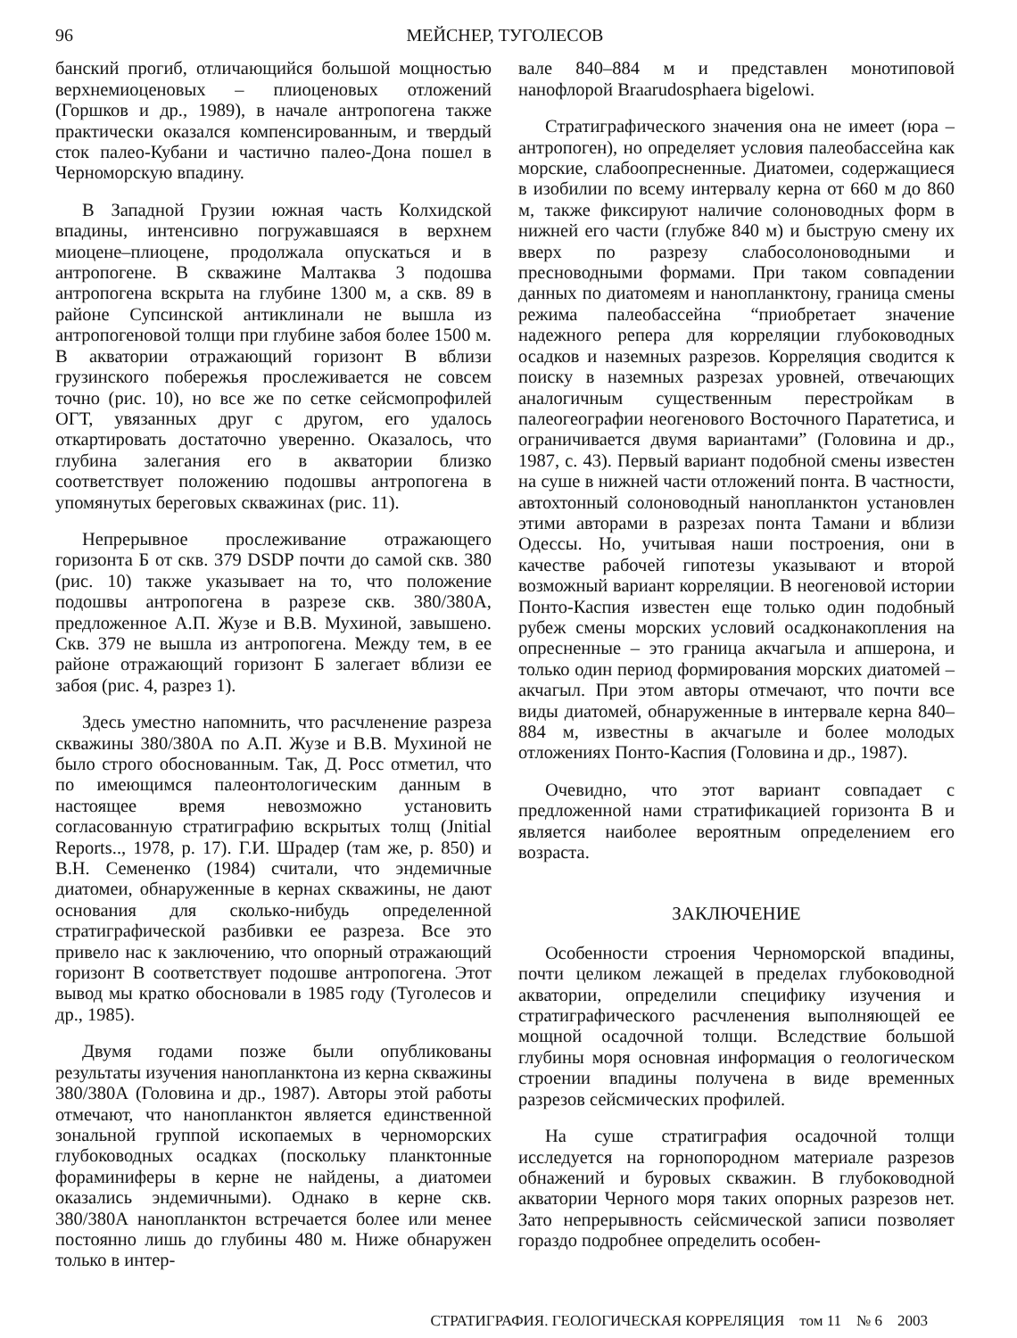96 МЕЙСНЕР, ТУГОЛЕСОВ
банский прогиб, отличающийся большой мощностью верхнемиоценовых – плиоценовых отложений (Горшков и др., 1989), в начале антропогена также практически оказался компенсированным, и твердый сток палео-Кубани и частично палео-Дона пошел в Черноморскую впадину.
В Западной Грузии южная часть Колхидской впадины, интенсивно погружавшаяся в верхнем миоцене–плиоцене, продолжала опускаться и в антропогене. В скважине Малтаква 3 подошва антропогена вскрыта на глубине 1300 м, а скв. 89 в районе Супсинской антиклинали не вышла из антропогеновой толщи при глубине забоя более 1500 м. В акватории отражающий горизонт В вблизи грузинского побережья прослеживается не совсем точно (рис. 10), но все же по сетке сейсмопрофилей ОГТ, увязанных друг с другом, его удалось откартировать достаточно уверенно. Оказалось, что глубина залегания его в акватории близко соответствует положению подошвы антропогена в упомянутых береговых скважинах (рис. 11).
Непрерывное прослеживание отражающего горизонта Б от скв. 379 DSDP почти до самой скв. 380 (рис. 10) также указывает на то, что положение подошвы антропогена в разрезе скв. 380/380А, предложенное А.П. Жузе и В.В. Мухиной, завышено. Скв. 379 не вышла из антропогена. Между тем, в ее районе отражающий горизонт Б залегает вблизи ее забоя (рис. 4, разрез 1).
Здесь уместно напомнить, что расчленение разреза скважины 380/380А по А.П. Жузе и В.В. Мухиной не было строго обоснованным. Так, Д. Росс отметил, что по имеющимся палеонтологическим данным в настоящее время невозможно установить согласованную стратиграфию вскрытых толщ (Jnitial Reports.., 1978, p. 17). Г.И. Шрадер (там же, p. 850) и В.Н. Семененко (1984) считали, что эндемичные диатомеи, обнаруженные в кернах скважины, не дают основания для сколько-нибудь определенной стратиграфической разбивки ее разреза. Все это привело нас к заключению, что опорный отражающий горизонт В соответствует подошве антропогена. Этот вывод мы кратко обосновали в 1985 году (Туголесов и др., 1985).
Двумя годами позже были опубликованы результаты изучения нанопланктона из керна скважины 380/380А (Головина и др., 1987). Авторы этой работы отмечают, что нанопланктон является единственной зональной группой ископаемых в черноморских глубоководных осадках (поскольку планктонные фораминиферы в керне не найдены, а диатомеи оказались эндемичными). Однако в керне скв. 380/380А нанопланктон встречается более или менее постоянно лишь до глубины 480 м. Ниже обнаружен только в интер-
вале 840–884 м и представлен монотиповой нанофлорой Braarudosphaera bigelowi.
Стратиграфического значения она не имеет (юра – антропоген), но определяет условия палеобассейна как морские, слабоопресненные. Диатомеи, содержащиеся в изобилии по всему интервалу керна от 660 м до 860 м, также фиксируют наличие солоноводных форм в нижней его части (глубже 840 м) и быструю смену их вверх по разрезу слабосолоноводными и пресноводными формами. При таком совпадении данных по диатомеям и нанопланктону, граница смены режима палеобассейна “приобретает значение надежного репера для корреляции глубоководных осадков и наземных разрезов. Корреляция сводится к поиску в наземных разрезах уровней, отвечающих аналогичным существенным перестройкам в палеогеографии неогенового Восточного Паратетиса, и ограничивается двумя вариантами” (Головина и др., 1987, с. 43). Первый вариант подобной смены известен на суше в нижней части отложений понта. В частности, автохтонный солоноводный нанопланктон установлен этими авторами в разрезах понта Тамани и вблизи Одессы. Но, учитывая наши построения, они в качестве рабочей гипотезы указывают и второй возможный вариант корреляции. В неогеновой истории Понто-Каспия известен еще только один подобный рубеж смены морских условий осадконакопления на опресненные – это граница акчагыла и апшерона, и только один период формирования морских диатомей – акчагыл. При этом авторы отмечают, что почти все виды диатомей, обнаруженные в интервале керна 840–884 м, известны в акчагыле и более молодых отложениях Понто-Каспия (Головина и др., 1987).
Очевидно, что этот вариант совпадает с предложенной нами стратификацией горизонта В и является наиболее вероятным определением его возраста.
ЗАКЛЮЧЕНИЕ
Особенности строения Черноморской впадины, почти целиком лежащей в пределах глубоководной акватории, определили специфику изучения и стратиграфического расчленения выполняющей ее мощной осадочной толщи. Вследствие большой глубины моря основная информация о геологическом строении впадины получена в виде временных разрезов сейсмических профилей.
На суше стратиграфия осадочной толщи исследуется на горнопородном материале разрезов обнажений и буровых скважин. В глубоководной акватории Черного моря таких опорных разрезов нет. Зато непрерывность сейсмической записи позволяет гораздо подробнее определить особен-
СТРАТИГРАФИЯ. ГЕОЛОГИЧЕСКАЯ КОРРЕЛЯЦИЯ том 11 № 6 2003